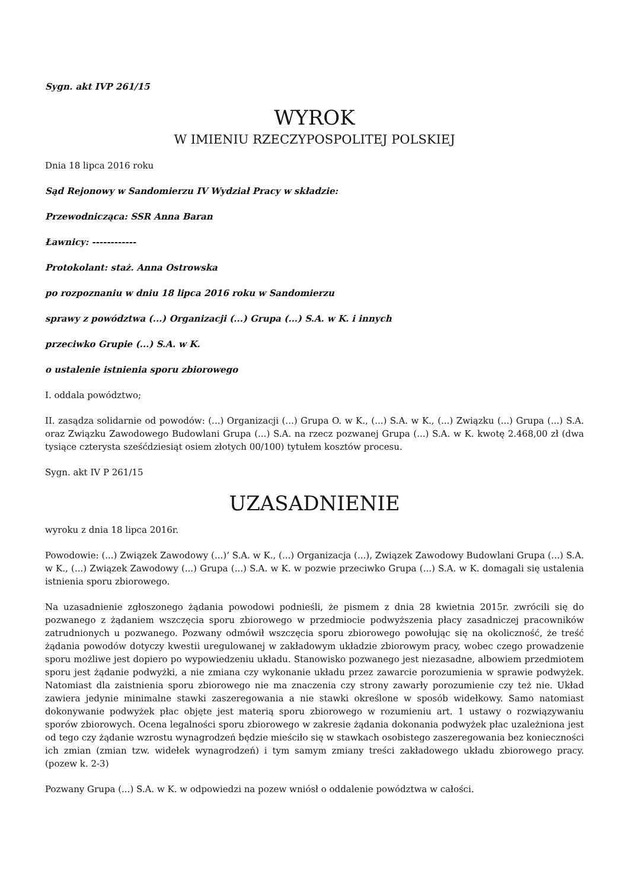Sygn. akt IVP 261/15
WYROK
W IMIENIU RZECZYPOSPOLITEJ POLSKIEJ
Dnia 18 lipca 2016 roku
Sąd Rejonowy w Sandomierzu IV Wydział Pracy w składzie:
Przewodnicząca: SSR Anna Baran
Ławnicy: ------------
Protokolant: staż. Anna Ostrowska
po rozpoznaniu w dniu 18 lipca 2016 roku w Sandomierzu
sprawy z powództwa (...) Organizacji (...) Grupa (...) S.A. w K. i innych
przeciwko Grupie (...) S.A. w K.
o ustalenie istnienia sporu zbiorowego
I. oddala powództwo;
II. zasądza solidarnie od powodów: (...) Organizacji (...) Grupa O. w K., (...) S.A. w K., (...) Związku (...) Grupa (...) S.A. oraz Związku Zawodowego Budowlani Grupa (...) S.A. na rzecz pozwanej Grupa (...) S.A. w K. kwotę 2.468,00 zł (dwa tysiące czterysta sześćdziesiąt osiem złotych 00/100) tytułem kosztów procesu.
Sygn. akt IV P 261/15
UZASADNIENIE
wyroku z dnia 18 lipca 2016r.
Powodowie: (...) Związek Zawodowy (...)’ S.A. w K., (...) Organizacja (...), Związek Zawodowy Budowlani Grupa (...) S.A. w K., (...) Związek Zawodowy (...) Grupa (...) S.A. w K. w pozwie przeciwko Grupa (...) S.A. w K. domagali się ustalenia istnienia sporu zbiorowego.
Na uzasadnienie zgłoszonego żądania powodowi podnieśli, że pismem z dnia 28 kwietnia 2015r. zwrócili się do pozwanego z żądaniem wszczęcia sporu zbiorowego w przedmiocie podwyższenia płacy zasadniczej pracowników zatrudnionych u pozwanego. Pozwany odmówił wszczęcia sporu zbiorowego powołując się na okoliczność, że treść żądania powodów dotyczy kwestii uregulowanej w zakładowym układzie zbiorowym pracy, wobec czego prowadzenie sporu możliwe jest dopiero po wypowiedzeniu układu. Stanowisko pozwanego jest niezasadne, albowiem przedmiotem sporu jest żądanie podwyżki, a nie zmiana czy wykonanie układu przez zawarcie porozumienia w sprawie podwyżek. Natomiast dla zaistnienia sporu zbiorowego nie ma znaczenia czy strony zawarły porozumienie czy też nie. Układ zawiera jedynie minimalne stawki zaszeregowania a nie stawki określone w sposób widełkowy. Samo natomiast dokonywanie podwyżek płac objęte jest materią sporu zbiorowego w rozumieniu art. 1 ustawy o rozwiązywaniu sporów zbiorowych. Ocena legalności sporu zbiorowego w zakresie żądania dokonania podwyżek płac uzależniona jest od tego czy żądanie wzrostu wynagrodzeń będzie mieściło się w stawkach osobistego zaszeregowania bez konieczności ich zmian (zmian tzw. widełek wynagrodzeń) i tym samym zmiany treści zakładowego układu zbiorowego pracy. (pozew k. 2-3)
Pozwany Grupa (...) S.A. w K. w odpowiedzi na pozew wniósł o oddalenie powództwa w całości.